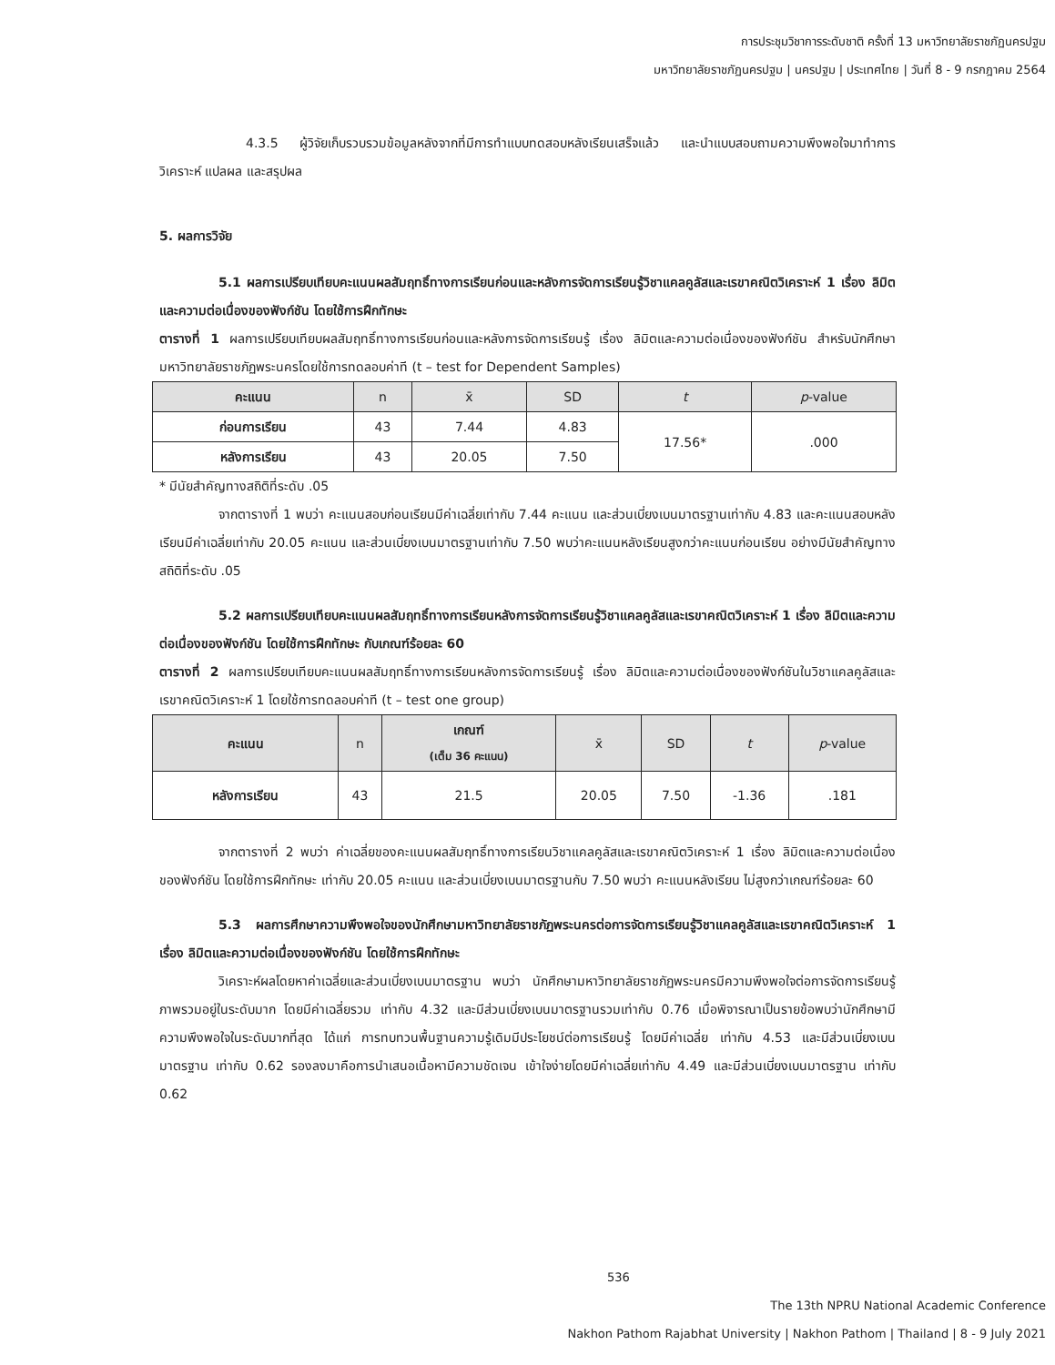การประชุมวิชาการระดับชาติ ครั้งที่ 13 มหาวิทยาลัยราชภัฏนครปฐม
มหาวิทยาลัยราชภัฏนครปฐม | นครปฐม | ประเทศไทย | วันที่ 8 - 9 กรกฎาคม 2564
4.3.5 ผู้วิจัยเก็บรวบรวมข้อมูลหลังจากที่มีการทำแบบทดสอบหลังเรียนเสร็จแล้ว และนำแบบสอบถามความพึงพอใจมาทำการวิเคราะห์ แปลผล และสรุปผล
5. ผลการวิจัย
5.1 ผลการเปรียบเทียบคะแนนผลสัมฤทธิ์ทางการเรียนก่อนและหลังการจัดการเรียนรู้วิชาแคลคูลัสและเรขาคณิตวิเคราะห์ 1 เรื่อง ลิมิตและความต่อเนื่องของฟังก์ชัน โดยใช้การฝึกทักษะ
ตารางที่ 1 ผลการเปรียบเทียบผลสัมฤทธิ์ทางการเรียนก่อนและหลังการจัดการเรียนรู้ เรื่อง ลิมิตและความต่อเนื่องของฟังก์ชัน สำหรับนักศึกษามหาวิทยาลัยราชภัฏพระนครโดยใช้การทดลอบค่าที (t – test for Dependent Samples)
| คะแนน | n | x̄ | SD | t | p -value |
| --- | --- | --- | --- | --- | --- |
| ก่อนการเรียน | 43 | 7.44 | 4.83 | 17.56* | .000 |
| หลังการเรียน | 43 | 20.05 | 7.50 | | |
* มีนัยสำคัญทางสถิติที่ระดับ .05
จากตารางที่ 1 พบว่า คะแนนสอบก่อนเรียนมีค่าเฉลี่ยเท่ากับ 7.44 คะแนน และส่วนเบี่ยงเบนมาตรฐานเท่ากับ 4.83 และคะแนนสอบหลังเรียนมีค่าเฉลี่ยเท่ากับ 20.05 คะแนน และส่วนเบี่ยงเบนมาตรฐานเท่ากับ 7.50 พบว่าคะแนนหลังเรียนสูงกว่าคะแนนก่อนเรียน อย่างมีนัยสำคัญทางสถิติที่ระดับ .05
5.2 ผลการเปรียบเทียบคะแนนผลสัมฤทธิ์ทางการเรียนหลังการจัดการเรียนรู้วิชาแคลคูลัสและเรขาคณิตวิเคราะห์ 1 เรื่อง ลิมิตและความต่อเนื่องของฟังก์ชัน โดยใช้การฝึกทักษะ กับเกณฑ์ร้อยละ 60
ตารางที่ 2 ผลการเปรียบเทียบคะแนนผลสัมฤทธิ์ทางการเรียนหลังการจัดการเรียนรู้ เรื่อง ลิมิตและความต่อเนื่องของฟังก์ชันในวิชาแคลคูลัสและเรขาคณิตวิเคราะห์ 1 โดยใช้การทดลอบค่าที (t – test one group)
| คะแนน | n | เกณฑ์ (เต็ม 36 คะแนน) | x̄ | SD | t | p -value |
| --- | --- | --- | --- | --- | --- | --- |
| หลังการเรียน | 43 | 21.5 | 20.05 | 7.50 | -1.36 | .181 |
จากตารางที่ 2 พบว่า ค่าเฉลี่ยของคะแนนผลสัมฤทธิ์ทางการเรียนวิชาแคลคูลัสและเรขาคณิตวิเคราะห์ 1 เรื่อง ลิมิตและความต่อเนื่องของฟังก์ชัน โดยใช้การฝึกทักษะ เท่ากับ 20.05 คะแนน และส่วนเบี่ยงเบนมาตรฐานกับ 7.50 พบว่า คะแนนหลังเรียน ไม่สูงกว่าเกณฑ์ร้อยละ 60
5.3 ผลการศึกษาความพึงพอใจของนักศึกษามหาวิทยาลัยราชภัฏพระนครต่อการจัดการเรียนรู้วิชาแคลคูลัสและเรขาคณิตวิเคราะห์ 1 เรื่อง ลิมิตและความต่อเนื่องของฟังก์ชัน โดยใช้การฝึกทักษะ
วิเคราะห์ผลโดยหาค่าเฉลี่ยและส่วนเบี่ยงเบนมาตรฐาน พบว่า นักศึกษามหาวิทยาลัยราชภัฏพระนครมีความพึงพอใจต่อการจัดการเรียนรู้ ภาพรวมอยู่ในระดับมาก โดยมีค่าเฉลี่ยรวม เท่ากับ 4.32 และมีส่วนเบี่ยงเบนมาตรฐานรวมเท่ากับ 0.76 เมื่อพิจารณาเป็นรายข้อพบว่านักศึกษามีความพึงพอใจในระดับมากที่สุด ได้แก่ การทบทวนพื้นฐานความรู้เดิมมีประโยชน์ต่อการเรียนรู้ โดยมีค่าเฉลี่ย เท่ากับ 4.53 และมีส่วนเบี่ยงเบนมาตรฐาน เท่ากับ 0.62 รองลงมาคือการนำเสนอเนื้อหามีความชัดเจน เข้าใจง่ายโดยมีค่าเฉลี่ยเท่ากับ 4.49 และมีส่วนเบี่ยงเบนมาตรฐาน เท่ากับ 0.62
536
The 13th NPRU National Academic Conference
Nakhon Pathom Rajabhat University | Nakhon Pathom | Thailand | 8 - 9 July 2021